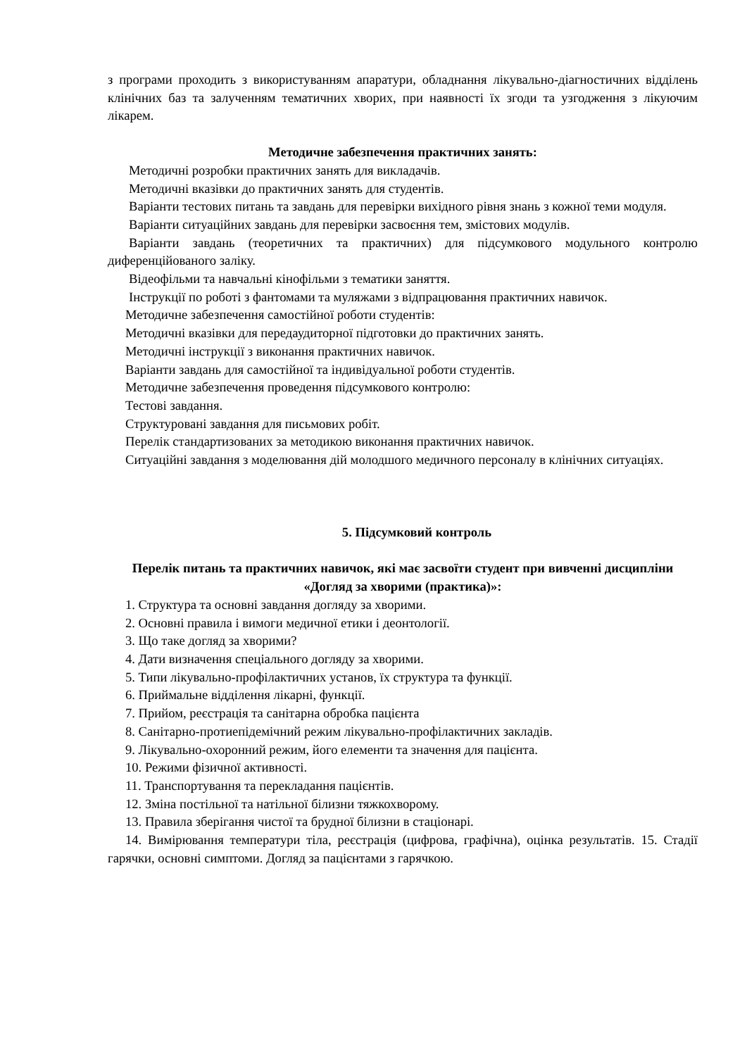з програми проходить з використуванням апаратури, обладнання лікувально-діагностичних відділень клінічних баз та залученням тематичних хворих, при наявності їх згоди та узгодження з лікуючим лікарем.
Методичне забезпечення практичних занять:
Методичні розробки практичних занять для викладачів.
Методичні вказівки до практичних занять для студентів.
Варіанти тестових питань та завдань для перевірки вихідного рівня знань з кожної теми модуля.
Варіанти ситуаційних завдань для перевірки засвоєння тем, змістових модулів.
Варіанти завдань (теоретичних та практичних) для підсумкового модульного контролю диференційованого заліку.
Відеофільми та навчальні кінофільми з тематики заняття.
Інструкції по роботі з фантомами та муляжами з відпрацювання практичних навичок.
Методичне забезпечення самостійної роботи студентів:
Методичні вказівки для передаудиторної підготовки до практичних занять.
Методичні інструкції з виконання практичних навичок.
Варіанти завдань для самостійної та індивідуальної роботи студентів.
Методичне забезпечення проведення підсумкового контролю:
Тестові завдання.
Структуровані завдання для письмових робіт.
Перелік стандартизованих за методикою виконання практичних навичок.
Ситуаційні завдання з моделювання дій молодшого медичного персоналу в клінічних ситуаціях.
5. Підсумковий контроль
Перелік питань та практичних навичок, які має засвоїти студент при вивченні дисципліни «Догляд за хворими (практика)»:
1. Структура та основні завдання догляду за хворими.
2. Основні правила і вимоги медичної етики і деонтології.
3. Що таке догляд за хворими?
4. Дати визначення спеціального догляду за хворими.
5. Типи лікувально-профілактичних установ, їх структура та функції.
6. Приймальне відділення лікарні, функції.
7. Прийом, реєстрація та санітарна обробка пацієнта
8. Санітарно-протиепідемічний режим лікувально-профілактичних закладів.
9. Лікувально-охоронний режим, його елементи та значення для пацієнта.
10. Режими фізичної активності.
11. Транспортування та перекладання пацієнтів.
12. Зміна постільної та натільної білизни тяжкохворому.
13. Правила зберігання чистої та брудної білизни в стаціонарі.
14. Вимірювання температури тіла, реєстрація (цифрова, графічна), оцінка результатів. 15. Стадії гарячки, основні симптоми. Догляд за пацієнтами з гарячкою.